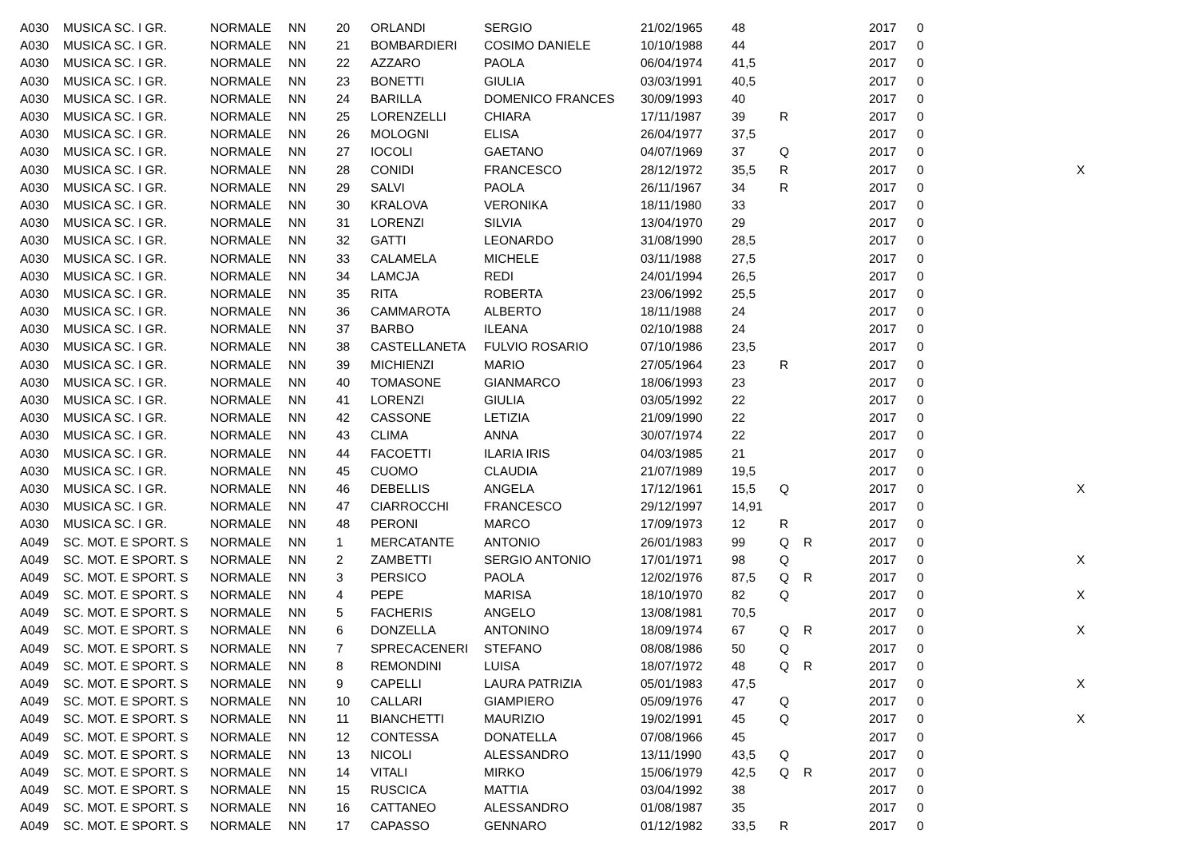| A030 | MUSICA SC. I GR. | NORMALE | NN | 20 | ORLANDI | SERGIO | 21/02/1965 | 48 | | | 2017 | 0 | |
| A030 | MUSICA SC. I GR. | NORMALE | NN | 21 | BOMBARDIERI | COSIMO DANIELE | 10/10/1988 | 44 | | | 2017 | 0 | |
| A030 | MUSICA SC. I GR. | NORMALE | NN | 22 | AZZARO | PAOLA | 06/04/1974 | 41,5 | | | 2017 | 0 | |
| A030 | MUSICA SC. I GR. | NORMALE | NN | 23 | BONETTI | GIULIA | 03/03/1991 | 40,5 | | | 2017 | 0 | |
| A030 | MUSICA SC. I GR. | NORMALE | NN | 24 | BARILLA | DOMENICO FRANCES | 30/09/1993 | 40 | | | 2017 | 0 | |
| A030 | MUSICA SC. I GR. | NORMALE | NN | 25 | LORENZELLI | CHIARA | 17/11/1987 | 39 | R | | 2017 | 0 | |
| A030 | MUSICA SC. I GR. | NORMALE | NN | 26 | MOLOGNI | ELISA | 26/04/1977 | 37,5 | | | 2017 | 0 | |
| A030 | MUSICA SC. I GR. | NORMALE | NN | 27 | IOCOLI | GAETANO | 04/07/1969 | 37 | Q | | 2017 | 0 | |
| A030 | MUSICA SC. I GR. | NORMALE | NN | 28 | CONIDI | FRANCESCO | 28/12/1972 | 35,5 | R | | 2017 | 0 | X |
| A030 | MUSICA SC. I GR. | NORMALE | NN | 29 | SALVI | PAOLA | 26/11/1967 | 34 | R | | 2017 | 0 | |
| A030 | MUSICA SC. I GR. | NORMALE | NN | 30 | KRALOVA | VERONIKA | 18/11/1980 | 33 | | | 2017 | 0 | |
| A030 | MUSICA SC. I GR. | NORMALE | NN | 31 | LORENZI | SILVIA | 13/04/1970 | 29 | | | 2017 | 0 | |
| A030 | MUSICA SC. I GR. | NORMALE | NN | 32 | GATTI | LEONARDO | 31/08/1990 | 28,5 | | | 2017 | 0 | |
| A030 | MUSICA SC. I GR. | NORMALE | NN | 33 | CALAMELA | MICHELE | 03/11/1988 | 27,5 | | | 2017 | 0 | |
| A030 | MUSICA SC. I GR. | NORMALE | NN | 34 | LAMCJA | REDI | 24/01/1994 | 26,5 | | | 2017 | 0 | |
| A030 | MUSICA SC. I GR. | NORMALE | NN | 35 | RITA | ROBERTA | 23/06/1992 | 25,5 | | | 2017 | 0 | |
| A030 | MUSICA SC. I GR. | NORMALE | NN | 36 | CAMMAROTA | ALBERTO | 18/11/1988 | 24 | | | 2017 | 0 | |
| A030 | MUSICA SC. I GR. | NORMALE | NN | 37 | BARBO | ILEANA | 02/10/1988 | 24 | | | 2017 | 0 | |
| A030 | MUSICA SC. I GR. | NORMALE | NN | 38 | CASTELLANETA | FULVIO ROSARIO | 07/10/1986 | 23,5 | | | 2017 | 0 | |
| A030 | MUSICA SC. I GR. | NORMALE | NN | 39 | MICHIENZI | MARIO | 27/05/1964 | 23 | R | | 2017 | 0 | |
| A030 | MUSICA SC. I GR. | NORMALE | NN | 40 | TOMASONE | GIANMARCO | 18/06/1993 | 23 | | | 2017 | 0 | |
| A030 | MUSICA SC. I GR. | NORMALE | NN | 41 | LORENZI | GIULIA | 03/05/1992 | 22 | | | 2017 | 0 | |
| A030 | MUSICA SC. I GR. | NORMALE | NN | 42 | CASSONE | LETIZIA | 21/09/1990 | 22 | | | 2017 | 0 | |
| A030 | MUSICA SC. I GR. | NORMALE | NN | 43 | CLIMA | ANNA | 30/07/1974 | 22 | | | 2017 | 0 | |
| A030 | MUSICA SC. I GR. | NORMALE | NN | 44 | FACOETTI | ILARIA IRIS | 04/03/1985 | 21 | | | 2017 | 0 | |
| A030 | MUSICA SC. I GR. | NORMALE | NN | 45 | CUOMO | CLAUDIA | 21/07/1989 | 19,5 | | | 2017 | 0 | |
| A030 | MUSICA SC. I GR. | NORMALE | NN | 46 | DEBELLIS | ANGELA | 17/12/1961 | 15,5 | Q | | 2017 | 0 | X |
| A030 | MUSICA SC. I GR. | NORMALE | NN | 47 | CIARROCCHI | FRANCESCO | 29/12/1997 | 14,91 | | | 2017 | 0 | |
| A030 | MUSICA SC. I GR. | NORMALE | NN | 48 | PERONI | MARCO | 17/09/1973 | 12 | R | | 2017 | 0 | |
| A049 | SC. MOT. E SPORT. S | NORMALE | NN | 1 | MERCATANTE | ANTONIO | 26/01/1983 | 99 | Q | R | 2017 | 0 | |
| A049 | SC. MOT. E SPORT. S | NORMALE | NN | 2 | ZAMBETTI | SERGIO ANTONIO | 17/01/1971 | 98 | Q | | 2017 | 0 | X |
| A049 | SC. MOT. E SPORT. S | NORMALE | NN | 3 | PERSICO | PAOLA | 12/02/1976 | 87,5 | Q | R | 2017 | 0 | |
| A049 | SC. MOT. E SPORT. S | NORMALE | NN | 4 | PEPE | MARISA | 18/10/1970 | 82 | Q | | 2017 | 0 | X |
| A049 | SC. MOT. E SPORT. S | NORMALE | NN | 5 | FACHERIS | ANGELO | 13/08/1981 | 70,5 | | | 2017 | 0 | |
| A049 | SC. MOT. E SPORT. S | NORMALE | NN | 6 | DONZELLA | ANTONINO | 18/09/1974 | 67 | Q | R | 2017 | 0 | X |
| A049 | SC. MOT. E SPORT. S | NORMALE | NN | 7 | SPRECACENERI | STEFANO | 08/08/1986 | 50 | Q | | 2017 | 0 | |
| A049 | SC. MOT. E SPORT. S | NORMALE | NN | 8 | REMONDINI | LUISA | 18/07/1972 | 48 | Q | R | 2017 | 0 | |
| A049 | SC. MOT. E SPORT. S | NORMALE | NN | 9 | CAPELLI | LAURA PATRIZIA | 05/01/1983 | 47,5 | | | 2017 | 0 | X |
| A049 | SC. MOT. E SPORT. S | NORMALE | NN | 10 | CALLARI | GIAMPIERO | 05/09/1976 | 47 | Q | | 2017 | 0 | |
| A049 | SC. MOT. E SPORT. S | NORMALE | NN | 11 | BIANCHETTI | MAURIZIO | 19/02/1991 | 45 | Q | | 2017 | 0 | X |
| A049 | SC. MOT. E SPORT. S | NORMALE | NN | 12 | CONTESSA | DONATELLA | 07/08/1966 | 45 | | | 2017 | 0 | |
| A049 | SC. MOT. E SPORT. S | NORMALE | NN | 13 | NICOLI | ALESSANDRO | 13/11/1990 | 43,5 | Q | | 2017 | 0 | |
| A049 | SC. MOT. E SPORT. S | NORMALE | NN | 14 | VITALI | MIRKO | 15/06/1979 | 42,5 | Q | R | 2017 | 0 | |
| A049 | SC. MOT. E SPORT. S | NORMALE | NN | 15 | RUSCICA | MATTIA | 03/04/1992 | 38 | | | 2017 | 0 | |
| A049 | SC. MOT. E SPORT. S | NORMALE | NN | 16 | CATTANEO | ALESSANDRO | 01/08/1987 | 35 | | | 2017 | 0 | |
| A049 | SC. MOT. E SPORT. S | NORMALE | NN | 17 | CAPASSO | GENNARO | 01/12/1982 | 33,5 | R | | 2017 | 0 | |